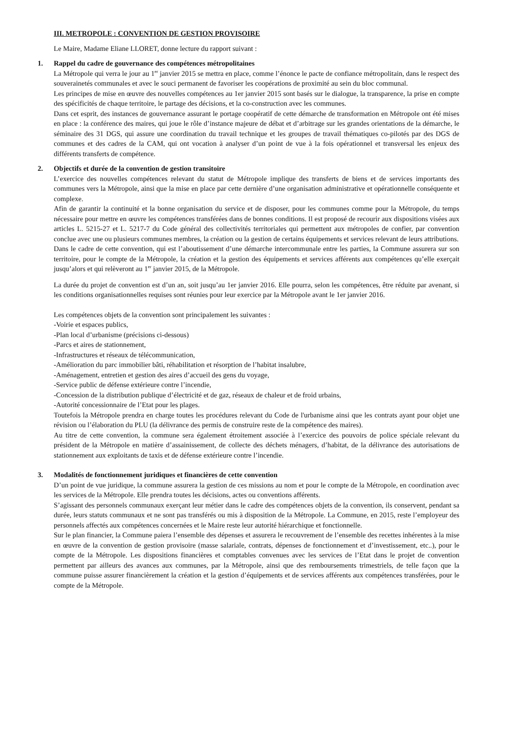III. METROPOLE : CONVENTION DE GESTION PROVISOIRE
Le Maire, Madame Eliane LLORET, donne lecture du rapport suivant :
1. Rappel du cadre de gouvernance des compétences métropolitaines
La Métropole qui verra le jour au 1<sup>er</sup> janvier 2015 se mettra en place, comme l’énonce le pacte de confiance métropolitain, dans le respect des souverainetés communales et avec le souci permanent de favoriser les coopérations de proximité au sein du bloc communal.
Les principes de mise en œuvre des nouvelles compétences au 1er janvier 2015 sont basés sur le dialogue, la transparence, la prise en compte des spécificités de chaque territoire, le partage des décisions, et la co-construction avec les communes.
Dans cet esprit, des instances de gouvernance assurant le portage coopératif de cette démarche de transformation en Métropole ont été mises en place : la conférence des maires, qui joue le rôle d’instance majeure de débat et d’arbitrage sur les grandes orientations de la démarche, le séminaire des 31 DGS, qui assure une coordination du travail technique et les groupes de travail thématiques co-pilotés par des DGS de communes et des cadres de la CAM, qui ont vocation à analyser d’un point de vue à la fois opérationnel et transversal les enjeux des différents transferts de compétence.
2. Objectifs et durée de la convention de gestion transitoire
L’exercice des nouvelles compétences relevant du statut de Métropole implique des transferts de biens et de services importants des communes vers la Métropole, ainsi que la mise en place par cette dernière d’une organisation administrative et opérationnelle conséquente et complexe.
Afin de garantir la continuité et la bonne organisation du service et de disposer, pour les communes comme pour la Métropole, du temps nécessaire pour mettre en œuvre les compétences transférées dans de bonnes conditions. Il est proposé de recourir aux dispositions visées aux articles L. 5215-27 et L. 5217-7 du Code général des collectivités territoriales qui permettent aux métropoles de confier, par convention conclue avec une ou plusieurs communes membres, la création ou la gestion de certains équipements et services relevant de leurs attributions.
Dans le cadre de cette convention, qui est l’aboutissement d’une démarche intercommunale entre les parties, la Commune assurera sur son territoire, pour le compte de la Métropole, la création et la gestion des équipements et services afférents aux compétences qu’elle exerçait jusqu’alors et qui relèveront au 1<sup>er</sup> janvier 2015, de la Métropole.
La durée du projet de convention est d’un an, soit jusqu’au 1er janvier 2016. Elle pourra, selon les compétences, être réduite par avenant, si les conditions organisationnelles requises sont réunies pour leur exercice par la Métropole avant le 1er janvier 2016.
Les compétences objets de la convention sont principalement les suivantes :
-Voirie et espaces publics,
-Plan local d’urbanisme (précisions ci-dessous)
-Parcs et aires de stationnement,
-Infrastructures et réseaux de télécommunication,
-Amélioration du parc immobilier bâti, réhabilitation et résorption de l’habitat insalubre,
-Aménagement, entretien et gestion des aires d’accueil des gens du voyage,
-Service public de défense extérieure contre l’incendie,
-Concession de la distribution publique d’électricité et de gaz, réseaux de chaleur et de froid urbains,
-Autorité concessionnaire de l’Etat pour les plages.
Toutefois la Métropole prendra en charge toutes les procédures relevant du Code de l'urbanisme ainsi que les contrats ayant pour objet une révision ou l’élaboration du PLU (la délivrance des permis de construire reste de la compétence des maires).
Au titre de cette convention, la commune sera également étroitement associée à l’exercice des pouvoirs de police spéciale relevant du président de la Métropole en matière d’assainissement, de collecte des déchets ménagers, d’habitat, de la délivrance des autorisations de stationnement aux exploitants de taxis et de défense extérieure contre l’incendie.
3. Modalités de fonctionnement juridiques et financières de cette convention
D’un point de vue juridique, la commune assurera la gestion de ces missions au nom et pour le compte de la Métropole, en coordination avec les services de la Métropole. Elle prendra toutes les décisions, actes ou conventions afférents.
S’agissant des personnels communaux exerçant leur métier dans le cadre des compétences objets de la convention, ils conservent, pendant sa durée, leurs statuts communaux et ne sont pas transférés ou mis à disposition de la Métropole. La Commune, en 2015, reste l’employeur des personnels affectés aux compétences concernées et le Maire reste leur autorité hiérarchique et fonctionnelle.
Sur le plan financier, la Commune paiera l’ensemble des dépenses et assurera le recouvrement de l’ensemble des recettes inhérentes à la mise en œuvre de la convention de gestion provisoire (masse salariale, contrats, dépenses de fonctionnement et d’investissement, etc..), pour le compte de la Métropole. Les dispositions financières et comptables convenues avec les services de l’Etat dans le projet de convention permettent par ailleurs des avances aux communes, par la Métropole, ainsi que des remboursements trimestriels, de telle façon que la commune puisse assurer financièrement la création et la gestion d’équipements et de services afférents aux compétences transférées, pour le compte de la Métropole.